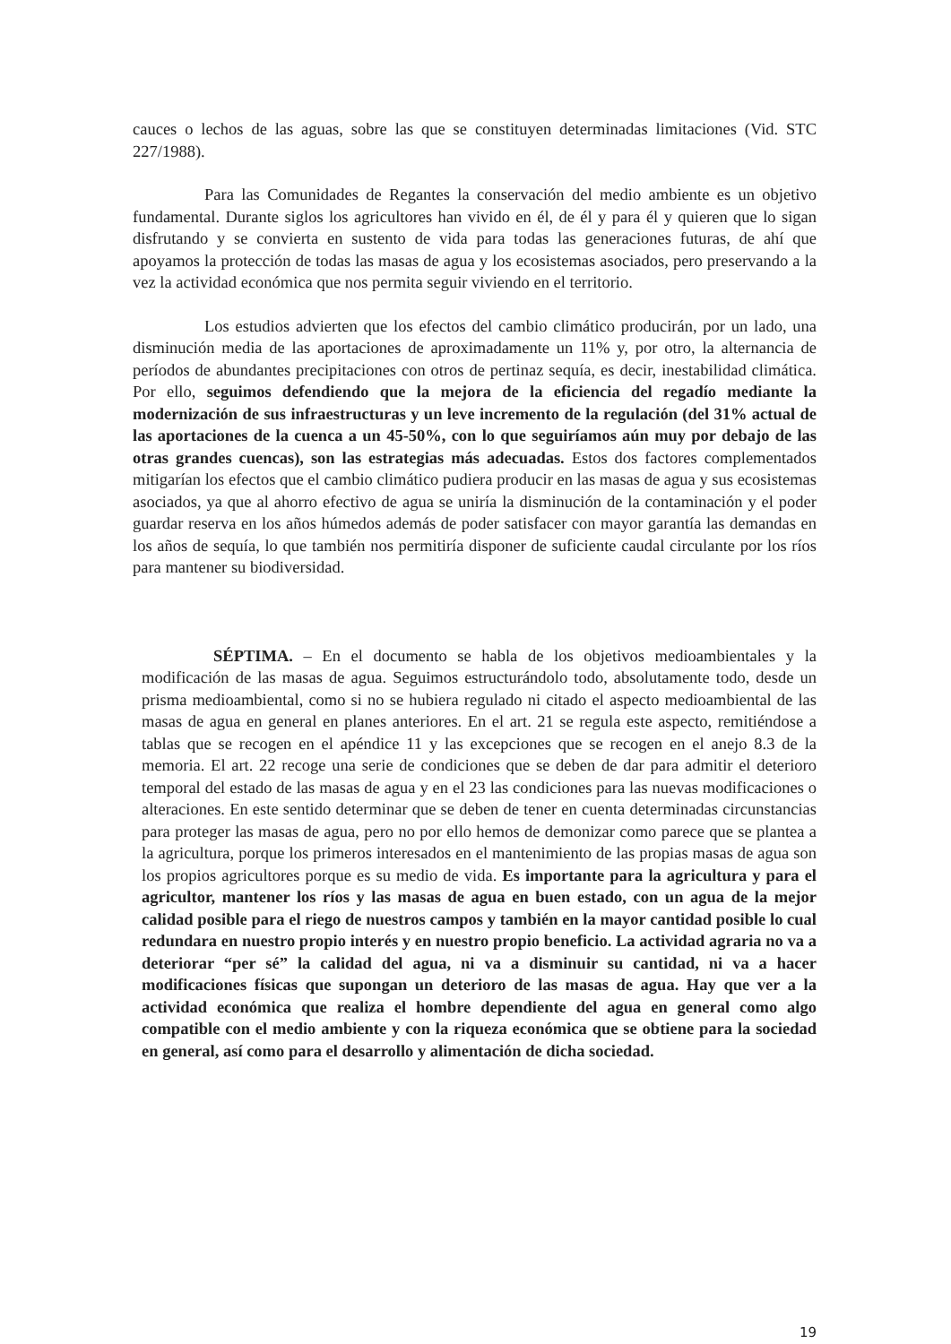cauces o lechos de las aguas, sobre las que se constituyen determinadas limitaciones (Vid. STC 227/1988).
Para las Comunidades de Regantes la conservación del medio ambiente es un objetivo fundamental. Durante siglos los agricultores han vivido en él, de él y para él y quieren que lo sigan disfrutando y se convierta en sustento de vida para todas las generaciones futuras, de ahí que apoyamos la protección de todas las masas de agua y los ecosistemas asociados, pero preservando a la vez la actividad económica que nos permita seguir viviendo en el territorio.
Los estudios advierten que los efectos del cambio climático producirán, por un lado, una disminución media de las aportaciones de aproximadamente un 11% y, por otro, la alternancia de períodos de abundantes precipitaciones con otros de pertinaz sequía, es decir, inestabilidad climática. Por ello, seguimos defendiendo que la mejora de la eficiencia del regadío mediante la modernización de sus infraestructuras y un leve incremento de la regulación (del 31% actual de las aportaciones de la cuenca a un 45-50%, con lo que seguiríamos aún muy por debajo de las otras grandes cuencas), son las estrategias más adecuadas. Estos dos factores complementados mitigarían los efectos que el cambio climático pudiera producir en las masas de agua y sus ecosistemas asociados, ya que al ahorro efectivo de agua se uniría la disminución de la contaminación y el poder guardar reserva en los años húmedos además de poder satisfacer con mayor garantía las demandas en los años de sequía, lo que también nos permitiría disponer de suficiente caudal circulante por los ríos para mantener su biodiversidad.
SÉPTIMA. – En el documento se habla de los objetivos medioambientales y la modificación de las masas de agua. Seguimos estructurándolo todo, absolutamente todo, desde un prisma medioambiental, como si no se hubiera regulado ni citado el aspecto medioambiental de las masas de agua en general en planes anteriores. En el art. 21 se regula este aspecto, remitiéndose a tablas que se recogen en el apéndice 11 y las excepciones que se recogen en el anejo 8.3 de la memoria. El art. 22 recoge una serie de condiciones que se deben de dar para admitir el deterioro temporal del estado de las masas de agua y en el 23 las condiciones para las nuevas modificaciones o alteraciones. En este sentido determinar que se deben de tener en cuenta determinadas circunstancias para proteger las masas de agua, pero no por ello hemos de demonizar como parece que se plantea a la agricultura, porque los primeros interesados en el mantenimiento de las propias masas de agua son los propios agricultores porque es su medio de vida. Es importante para la agricultura y para el agricultor, mantener los ríos y las masas de agua en buen estado, con un agua de la mejor calidad posible para el riego de nuestros campos y también en la mayor cantidad posible lo cual redundara en nuestro propio interés y en nuestro propio beneficio. La actividad agraria no va a deteriorar “per sé” la calidad del agua, ni va a disminuir su cantidad, ni va a hacer modificaciones físicas que supongan un deterioro de las masas de agua. Hay que ver a la actividad económica que realiza el hombre dependiente del agua en general como algo compatible con el medio ambiente y con la riqueza económica que se obtiene para la sociedad en general, así como para el desarrollo y alimentación de dicha sociedad.
19